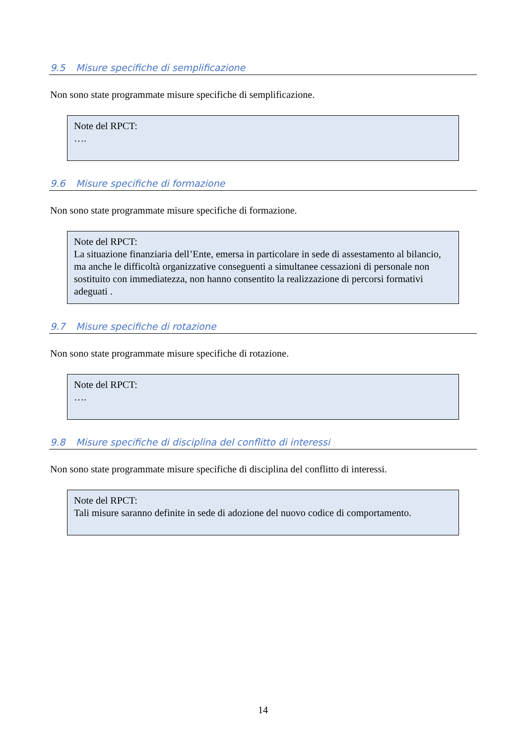9.5 Misure specifiche di semplificazione
Non sono state programmate misure specifiche di semplificazione.
Note del RPCT:
….
9.6 Misure specifiche di formazione
Non sono state programmate misure specifiche di formazione.
Note del RPCT:
La situazione finanziaria dell’Ente, emersa in particolare in sede di assestamento al bilancio, ma anche le difficoltà organizzative conseguenti a simultanee cessazioni di personale non sostituito con immediatezza, non hanno consentito la realizzazione di percorsi formativi adeguati .
9.7 Misure specifiche di rotazione
Non sono state programmate misure specifiche di rotazione.
Note del RPCT:
….
9.8 Misure specifiche di disciplina del conflitto di interessi
Non sono state programmate misure specifiche di disciplina del conflitto di interessi.
Note del RPCT:
Tali misure saranno definite in sede di adozione del nuovo codice di comportamento.
14